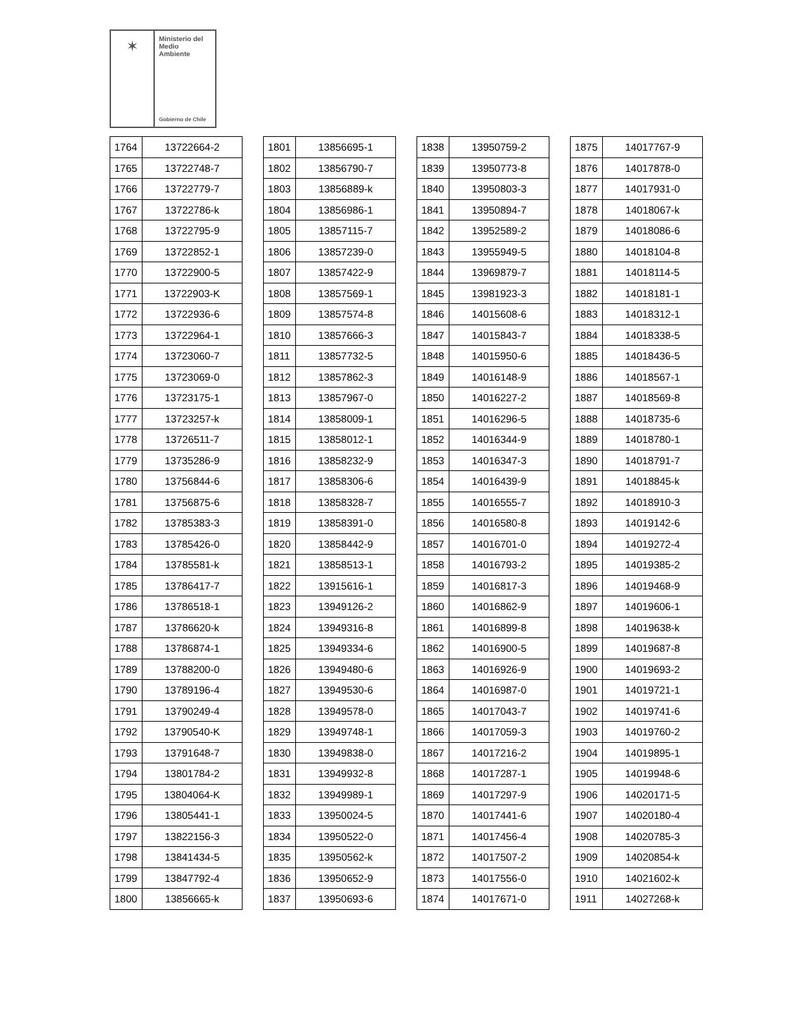✶
Ministerio del
Medio
Ambiente
Gobierno de Chile
| 1764 | 13722664-2 |
| 1765 | 13722748-7 |
| 1766 | 13722779-7 |
| 1767 | 13722786-k |
| 1768 | 13722795-9 |
| 1769 | 13722852-1 |
| 1770 | 13722900-5 |
| 1771 | 13722903-K |
| 1772 | 13722936-6 |
| 1773 | 13722964-1 |
| 1774 | 13723060-7 |
| 1775 | 13723069-0 |
| 1776 | 13723175-1 |
| 1777 | 13723257-k |
| 1778 | 13726511-7 |
| 1779 | 13735286-9 |
| 1780 | 13756844-6 |
| 1781 | 13756875-6 |
| 1782 | 13785383-3 |
| 1783 | 13785426-0 |
| 1784 | 13785581-k |
| 1785 | 13786417-7 |
| 1786 | 13786518-1 |
| 1787 | 13786620-k |
| 1788 | 13786874-1 |
| 1789 | 13788200-0 |
| 1790 | 13789196-4 |
| 1791 | 13790249-4 |
| 1792 | 13790540-K |
| 1793 | 13791648-7 |
| 1794 | 13801784-2 |
| 1795 | 13804064-K |
| 1796 | 13805441-1 |
| 1797 | 13822156-3 |
| 1798 | 13841434-5 |
| 1799 | 13847792-4 |
| 1800 | 13856665-k |
| 1801 | 13856695-1 |
| 1802 | 13856790-7 |
| 1803 | 13856889-k |
| 1804 | 13856986-1 |
| 1805 | 13857115-7 |
| 1806 | 13857239-0 |
| 1807 | 13857422-9 |
| 1808 | 13857569-1 |
| 1809 | 13857574-8 |
| 1810 | 13857666-3 |
| 1811 | 13857732-5 |
| 1812 | 13857862-3 |
| 1813 | 13857967-0 |
| 1814 | 13858009-1 |
| 1815 | 13858012-1 |
| 1816 | 13858232-9 |
| 1817 | 13858306-6 |
| 1818 | 13858328-7 |
| 1819 | 13858391-0 |
| 1820 | 13858442-9 |
| 1821 | 13858513-1 |
| 1822 | 13915616-1 |
| 1823 | 13949126-2 |
| 1824 | 13949316-8 |
| 1825 | 13949334-6 |
| 1826 | 13949480-6 |
| 1827 | 13949530-6 |
| 1828 | 13949578-0 |
| 1829 | 13949748-1 |
| 1830 | 13949838-0 |
| 1831 | 13949932-8 |
| 1832 | 13949989-1 |
| 1833 | 13950024-5 |
| 1834 | 13950522-0 |
| 1835 | 13950562-k |
| 1836 | 13950652-9 |
| 1837 | 13950693-6 |
| 1838 | 13950759-2 |
| 1839 | 13950773-8 |
| 1840 | 13950803-3 |
| 1841 | 13950894-7 |
| 1842 | 13952589-2 |
| 1843 | 13955949-5 |
| 1844 | 13969879-7 |
| 1845 | 13981923-3 |
| 1846 | 14015608-6 |
| 1847 | 14015843-7 |
| 1848 | 14015950-6 |
| 1849 | 14016148-9 |
| 1850 | 14016227-2 |
| 1851 | 14016296-5 |
| 1852 | 14016344-9 |
| 1853 | 14016347-3 |
| 1854 | 14016439-9 |
| 1855 | 14016555-7 |
| 1856 | 14016580-8 |
| 1857 | 14016701-0 |
| 1858 | 14016793-2 |
| 1859 | 14016817-3 |
| 1860 | 14016862-9 |
| 1861 | 14016899-8 |
| 1862 | 14016900-5 |
| 1863 | 14016926-9 |
| 1864 | 14016987-0 |
| 1865 | 14017043-7 |
| 1866 | 14017059-3 |
| 1867 | 14017216-2 |
| 1868 | 14017287-1 |
| 1869 | 14017297-9 |
| 1870 | 14017441-6 |
| 1871 | 14017456-4 |
| 1872 | 14017507-2 |
| 1873 | 14017556-0 |
| 1874 | 14017671-0 |
| 1875 | 14017767-9 |
| 1876 | 14017878-0 |
| 1877 | 14017931-0 |
| 1878 | 14018067-k |
| 1879 | 14018086-6 |
| 1880 | 14018104-8 |
| 1881 | 14018114-5 |
| 1882 | 14018181-1 |
| 1883 | 14018312-1 |
| 1884 | 14018338-5 |
| 1885 | 14018436-5 |
| 1886 | 14018567-1 |
| 1887 | 14018569-8 |
| 1888 | 14018735-6 |
| 1889 | 14018780-1 |
| 1890 | 14018791-7 |
| 1891 | 14018845-k |
| 1892 | 14018910-3 |
| 1893 | 14019142-6 |
| 1894 | 14019272-4 |
| 1895 | 14019385-2 |
| 1896 | 14019468-9 |
| 1897 | 14019606-1 |
| 1898 | 14019638-k |
| 1899 | 14019687-8 |
| 1900 | 14019693-2 |
| 1901 | 14019721-1 |
| 1902 | 14019741-6 |
| 1903 | 14019760-2 |
| 1904 | 14019895-1 |
| 1905 | 14019948-6 |
| 1906 | 14020171-5 |
| 1907 | 14020180-4 |
| 1908 | 14020785-3 |
| 1909 | 14020854-k |
| 1910 | 14021602-k |
| 1911 | 14027268-k |